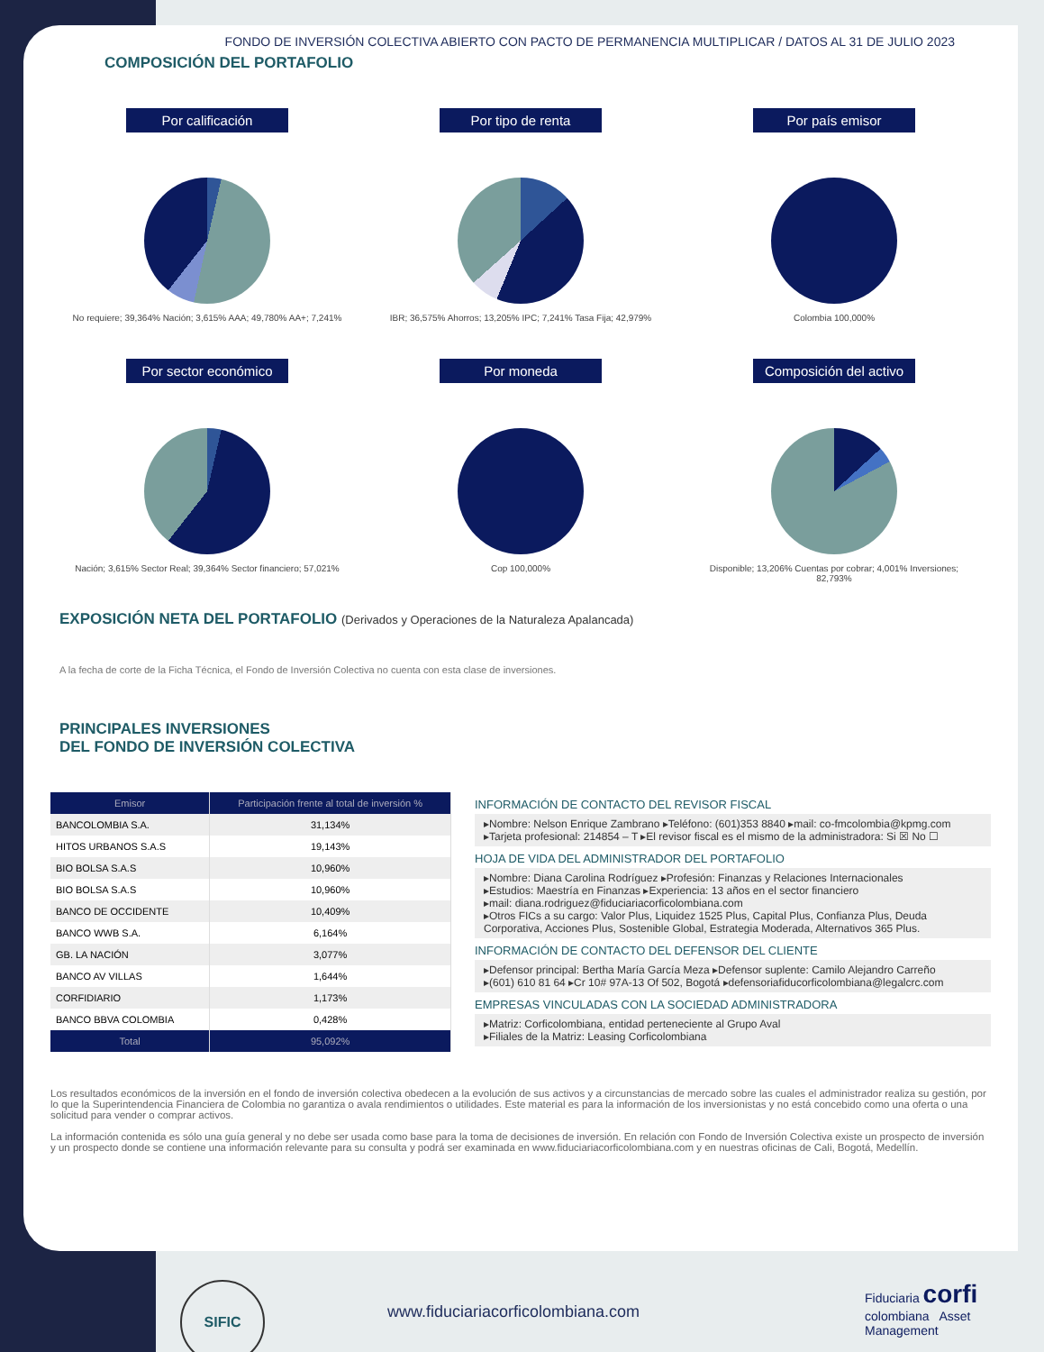FONDO DE INVERSIÓN COLECTIVA ABIERTO CON PACTO DE PERMANENCIA MULTIPLICAR / DATOS AL 31 DE JULIO 2023
COMPOSICIÓN DEL PORTAFOLIO
Por calificación
No requiere; 39,364% Nación; 3,615% AAA; 49,780% AA+; 7,241%
Por tipo de renta
IBR; 36,575% Ahorros; 13,205% IPC; 7,241% Tasa Fija; 42,979%
Por país emisor
Colombia 100,000%
Por sector económico
Nación; 3,615% Sector Real; 39,364% Sector financiero; 57,021%
Por moneda
Cop 100,000%
Composición del activo
Disponible; 13,206% Cuentas por cobrar; 4,001% Inversiones; 82,793%
EXPOSICIÓN NETA DEL PORTAFOLIO (Derivados y Operaciones de la Naturaleza Apalancada)
A la fecha de corte de la Ficha Técnica, el Fondo de Inversión Colectiva no cuenta con esta clase de inversiones.
PRINCIPALES INVERSIONES
DEL FONDO DE INVERSIÓN COLECTIVA
| Emisor | Participación frente al total de inversión % |
| --- | --- |
| BANCOLOMBIA S.A. | 31,134% |
| HITOS URBANOS S.A.S | 19,143% |
| BIO BOLSA S.A.S | 10,960% |
| BIO BOLSA S.A.S | 10,960% |
| BANCO DE OCCIDENTE | 10,409% |
| BANCO WWB S.A. | 6,164% |
| GB. LA NACIÓN | 3,077% |
| BANCO AV VILLAS | 1,644% |
| CORFIDIARIO | 1,173% |
| BANCO BBVA COLOMBIA | 0,428% |
| Total | 95,092% |
INFORMACIÓN DE CONTACTO DEL REVISOR FISCAL
▸Nombre: Nelson Enrique Zambrano ▸Teléfono: (601)353 8840 ▸mail: co-fmcolombia@kpmg.com
▸Tarjeta profesional: 214854 – T ▸El revisor fiscal es el mismo de la administradora: Si ☒ No ☐
HOJA DE VIDA DEL ADMINISTRADOR DEL PORTAFOLIO
▸Nombre: Diana Carolina Rodríguez ▸Profesión: Finanzas y Relaciones Internacionales
▸Estudios: Maestría en Finanzas ▸Experiencia: 13 años en el sector financiero
▸mail: diana.rodriguez@fiduciariacorficolombiana.com
▸Otros FICs a su cargo: Valor Plus, Liquidez 1525 Plus, Capital Plus, Confianza Plus, Deuda Corporativa, Acciones Plus, Sostenible Global, Estrategia Moderada, Alternativos 365 Plus.
INFORMACIÓN DE CONTACTO DEL DEFENSOR DEL CLIENTE
▸Defensor principal: Bertha María García Meza ▸Defensor suplente: Camilo Alejandro Carreño
▸(601) 610 81 64 ▸Cr 10# 97A-13 Of 502, Bogotá ▸defensoriafiducorficolombiana@legalcrc.com
EMPRESAS VINCULADAS CON LA SOCIEDAD ADMINISTRADORA
▸Matriz: Corficolombiana, entidad perteneciente al Grupo Aval
▸Filiales de la Matriz: Leasing Corficolombiana
Los resultados económicos de la inversión en el fondo de inversión colectiva obedecen a la evolución de sus activos y a circunstancias de mercado sobre las cuales el administrador realiza su gestión, por lo que la Superintendencia Financiera de Colombia no garantiza o avala rendimientos o utilidades. Este material es para la información de los inversionistas y no está concebido como una oferta o una solicitud para vender o comprar activos.
La información contenida es sólo una guía general y no debe ser usada como base para la toma de decisiones de inversión. En relación con Fondo de Inversión Colectiva existe un prospecto de inversión y un prospecto donde se contiene una información relevante para su consulta y podrá ser examinada en www.fiduciariacorficolombiana.com y en nuestras oficinas de Cali, Bogotá, Medellín.
SIFIC
www.fiduciariacorficolombiana.com
Fiduciaria corfi colombiana Asset Management